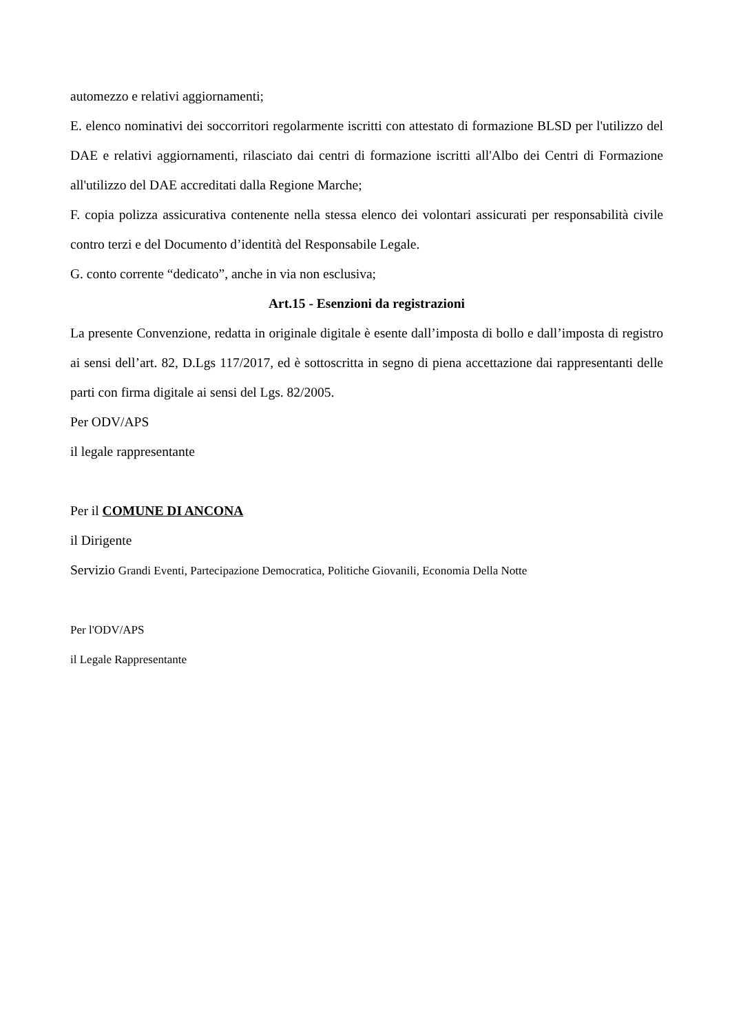automezzo e relativi aggiornamenti;
E. elenco nominativi dei soccorritori regolarmente iscritti con attestato di formazione BLSD per l'utilizzo del DAE e relativi aggiornamenti, rilasciato dai centri di formazione iscritti all'Albo dei Centri di Formazione all'utilizzo del DAE accreditati dalla Regione Marche;
F. copia polizza assicurativa contenente nella stessa elenco dei volontari assicurati per responsabilità civile contro terzi e del Documento d’identità del Responsabile Legale.
G. conto corrente “dedicato”, anche in via non esclusiva;
Art.15 - Esenzioni da registrazioni
La presente Convenzione, redatta in originale digitale è esente dall’imposta di bollo e dall’imposta di registro ai sensi dell’art. 82, D.Lgs 117/2017, ed è sottoscritta in segno di piena accettazione dai rappresentanti delle parti con firma digitale ai sensi del Lgs. 82/2005.
Per ODV/APS
il legale rappresentante
Per il COMUNE DI ANCONA
il Dirigente
Servizio Grandi Eventi, Partecipazione Democratica, Politiche Giovanili, Economia Della Notte
Per l'ODV/APS
il Legale Rappresentante